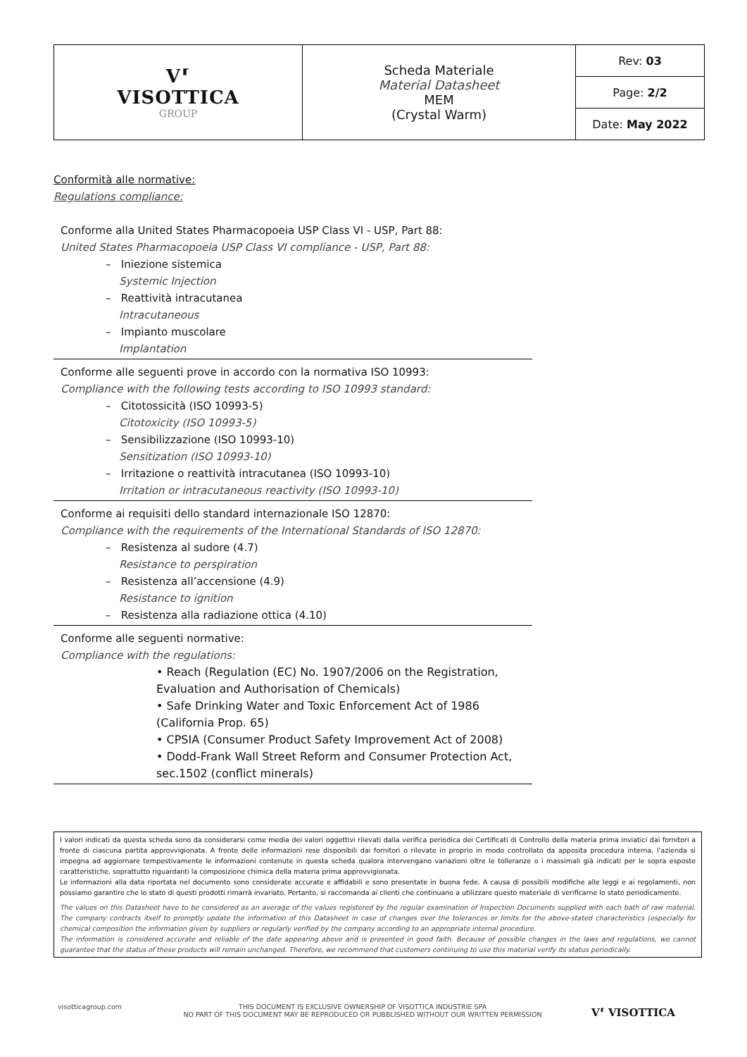| V⸢ VISOTTICA GROUP | Scheda Materiale Material Datasheet MEM (Crystal Warm) | Rev: 03 |
| | | Page: 2/2 |
| | | Date: May 2022 |
Conformità alle normative:
Regulations compliance:
Conforme alla United States Pharmacopoeia USP Class VI - USP, Part 88:
United States Pharmacopoeia USP Class VI compliance - USP, Part 88:
– Iniezione sistemica
Systemic Injection
– Reattività intracutanea
Intracutaneous
– Impianto muscolare
Implantation
Conforme alle seguenti prove in accordo con la normativa ISO 10993:
Compliance with the following tests according to ISO 10993 standard:
– Citotossicità (ISO 10993-5)
Citotoxicity (ISO 10993-5)
– Sensibilizzazione (ISO 10993-10)
Sensitization (ISO 10993-10)
– Irritazione o reattività intracutanea (ISO 10993-10)
Irritation or intracutaneous reactivity (ISO 10993-10)
Conforme ai requisiti dello standard internazionale ISO 12870:
Compliance with the requirements of the International Standards of ISO 12870:
– Resistenza al sudore (4.7)
Resistance to perspiration
– Resistenza all’accensione (4.9)
Resistance to ignition
– Resistenza alla radiazione ottica (4.10)
Conforme alle seguenti normative:
Compliance with the regulations:
• Reach (Regulation (EC) No. 1907/2006 on the Registration, Evaluation and Authorisation of Chemicals)
• Safe Drinking Water and Toxic Enforcement Act of 1986 (California Prop. 65)
• CPSIA (Consumer Product Safety Improvement Act of 2008)
• Dodd-Frank Wall Street Reform and Consumer Protection Act, sec.1502 (conflict minerals)
I valori indicati da questa scheda sono da considerarsi come media dei valori oggettivi rilevati dalla verifica periodica dei Certificati di Controllo della materia prima inviatici dai fornitori a fronte di ciascuna partita approvvigionata. A fronte delle informazioni rese disponibili dai fornitori o rilevate in proprio in modo controllato da apposita procedura interna, l’azienda si impegna ad aggiornare tempestivamente le informazioni contenute in questa scheda qualora intervengano variazioni oltre le tolleranze o i massimali già indicati per le sopra esposte caratteristiche, soprattutto riguardanti la composizione chimica della materia prima approvvigionata.
Le informazioni alla data riportata nel documento sono considerate accurate e affidabili e sono presentate in buona fede. A causa di possibili modifiche alle leggi e ai regolamenti, non possiamo garantire che lo stato di questi prodotti rimarrà invariato. Pertanto, si raccomanda ai clienti che continuano a utilizzare questo materiale di verificarne lo stato periodicamente.
The values on this Datasheet have to be considered as an average of the values registered by the regular examination of Inspection Documents supplied with each bath of raw material. The company contracts itself to promptly update the information of this Datasheet in case of changes over the tolerances or limits for the above-stated characteristics (especially for chemical composition the information given by suppliers or regularly verified by the company according to an appropriate internal procedure.
The information is considered accurate and reliable of the date appearing above and is presented in good faith. Because of possible changes in the laws and regulations, we cannot guarantee that the status of these products will remain unchanged. Therefore, we recommend that customers continuing to use this material verify its status periodically.
visotticagroup.com
THIS DOCUMENT IS EXCLUSIVE OWNERSHIP OF VISOTTICA INDUSTRIE SPA
NO PART OF THIS DOCUMENT MAY BE REPRODUCED OR PUBBLISHED WITHOUT OUR WRITTEN PERMISSION
V⸢ VISOTTICA